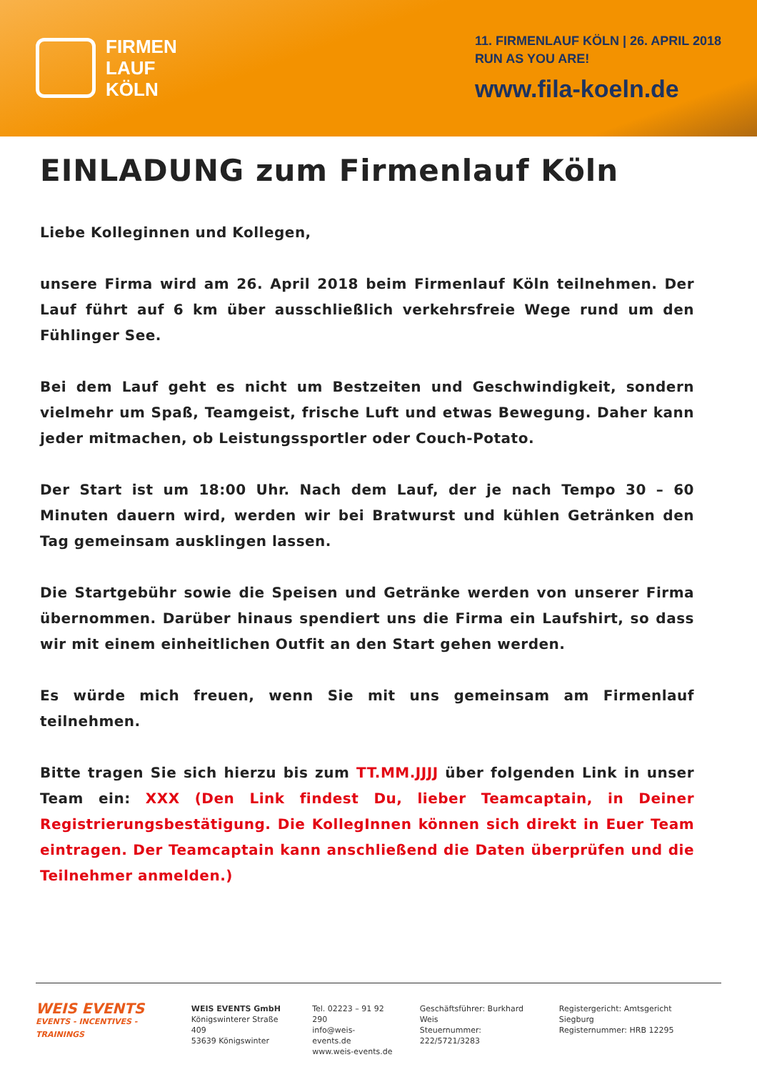FIRMEN
LAUF
KÖLN
11. FIRMENLAUF KÖLN | 26. APRIL 2018
RUN AS YOU ARE!
www.fila-koeln.de
EINLADUNG zum Firmenlauf Köln
Liebe Kolleginnen und Kollegen,
unsere Firma wird am 26. April 2018 beim Firmenlauf Köln teilnehmen. Der Lauf führt auf 6 km über ausschließlich verkehrsfreie Wege rund um den Fühlinger See.
Bei dem Lauf geht es nicht um Bestzeiten und Geschwindigkeit, sondern vielmehr um Spaß, Teamgeist, frische Luft und etwas Bewegung. Daher kann jeder mitmachen, ob Leistungssportler oder Couch-Potato.
Der Start ist um 18:00 Uhr. Nach dem Lauf, der je nach Tempo 30 – 60 Minuten dauern wird, werden wir bei Bratwurst und kühlen Getränken den Tag gemeinsam ausklingen lassen.
Die Startgebühr sowie die Speisen und Getränke werden von unserer Firma übernommen. Darüber hinaus spendiert uns die Firma ein Laufshirt, so dass wir mit einem einheitlichen Outfit an den Start gehen werden.
Es würde mich freuen, wenn Sie mit uns gemeinsam am Firmenlauf teilnehmen.
Bitte tragen Sie sich hierzu bis zum TT.MM.JJJJ über folgenden Link in unser Team ein: XXX (Den Link findest Du, lieber Teamcaptain, in Deiner Registrierungsbestätigung. Die KollegInnen können sich direkt in Euer Team eintragen. Der Teamcaptain kann anschließend die Daten überprüfen und die Teilnehmer anmelden.)
WEIS EVENTS
EVENTS - INCENTIVES - TRAININGS
WEIS EVENTS GmbH
Königswinterer Straße 409
53639 Königswinter
Tel. 02223 – 91 92 290
info@weis-events.de
www.weis-events.de
Geschäftsführer: Burkhard Weis
Steuernummer: 222/5721/3283
Registergericht: Amtsgericht Siegburg
Registernummer: HRB 12295